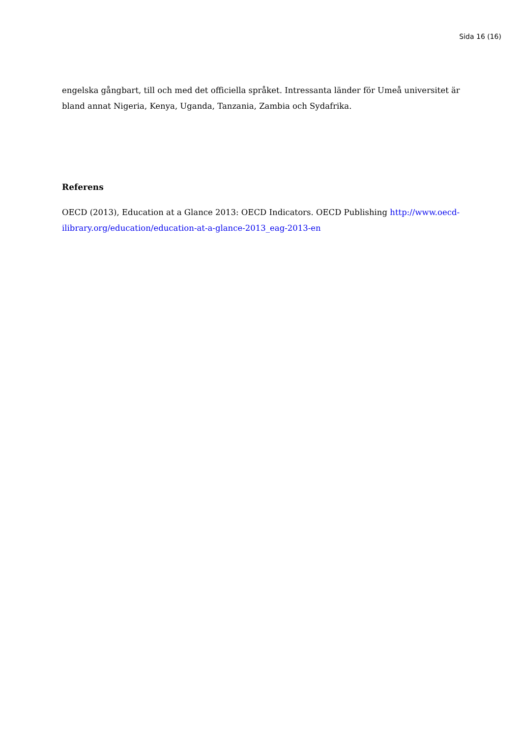Sida 16 (16)
engelska gångbart, till och med det officiella språket. Intressanta länder för Umeå universitet är bland annat Nigeria, Kenya, Uganda, Tanzania, Zambia och Sydafrika.
Referens
OECD (2013), Education at a Glance 2013: OECD Indicators. OECD Publishing http://www.oecd-ilibrary.org/education/education-at-a-glance-2013_eag-2013-en